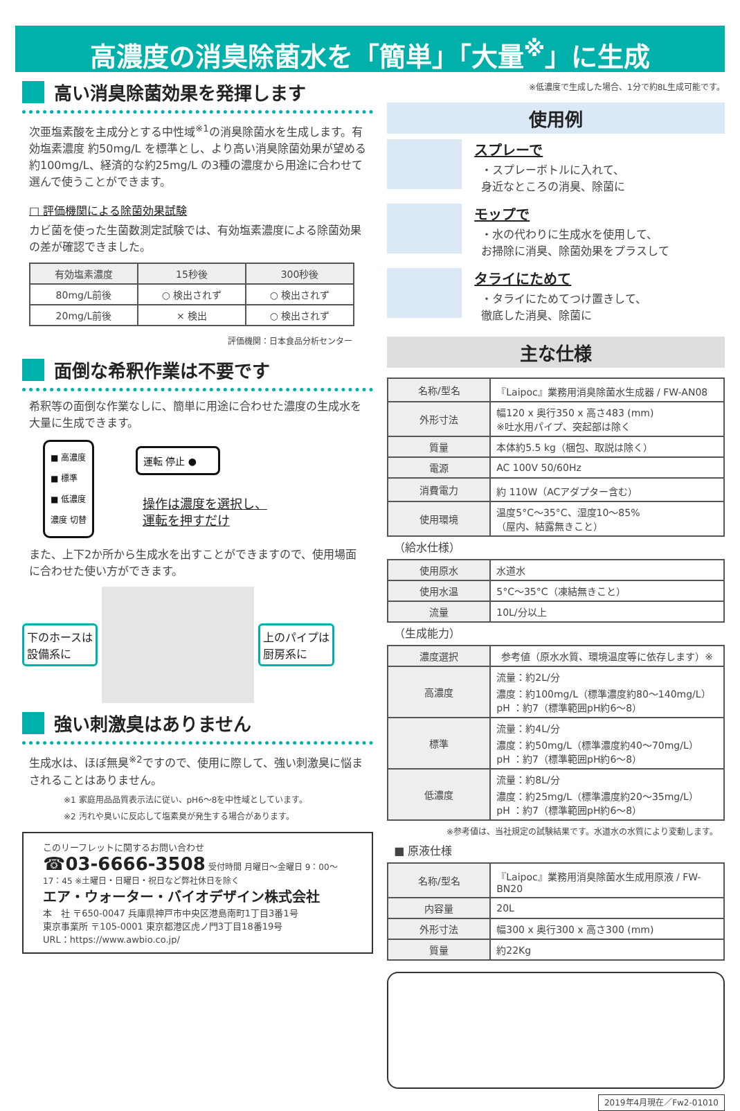高濃度の消臭除菌水を「簡単」「大量<sup>※</sup>」に生成
高い消臭除菌効果を発揮します
次亜塩素酸を主成分とする中性域<sup>※1</sup>の消臭除菌水を生成します。有効塩素濃度 約50mg/L を標準とし、より高い消臭除菌効果が望める約100mg/L、経済的な約25mg/L の3種の濃度から用途に合わせて選んで使うことができます。
□ 評価機関による除菌効果試験
カビ菌を使った生菌数測定試験では、有効塩素濃度による除菌効果の差が確認できました。
| 有効塩素濃度 | 15秒後 | 300秒後 |
| 80mg/L前後 | ○ 検出されず | ○ 検出されず |
| 20mg/L前後 | × 検出 | ○ 検出されず |
評価機関：日本食品分析センター
面倒な希釈作業は不要です
希釈等の面倒な作業なしに、簡単に用途に合わせた濃度の生成水を大量に生成できます。
■ 高濃度
■ 標準
■ 低濃度
濃度 切替
運転 停止 ●
操作は濃度を選択し、
運転を押すだけ
また、上下2か所から生成水を出すことができますので、使用場面に合わせた使い方ができます。
下のホースは
設備系に
上のパイプは
厨房系に
強い刺激臭はありません
生成水は、ほぼ無臭<sup>※2</sup>ですので、使用に際して、強い刺激臭に悩まされることはありません。
※1 家庭用品品質表示法に従い、pH6～8を中性域としています。
※2 汚れや臭いに反応して塩素臭が発生する場合があります。
このリーフレットに関するお問い合わせ
☎03-6666-3508 受付時間 月曜日～金曜日 9：00～17：45 ※土曜日・日曜日・祝日など弊社休日を除く
エア・ウォーター・バイオデザイン株式会社
本　社 〒650-0047 兵庫県神戸市中央区港島南町1丁目3番1号
東京事業所 〒105-0001 東京都港区虎ノ門3丁目18番19号
URL：https://www.awbio.co.jp/
※低濃度で生成した場合、1分で約8L生成可能です。
使用例
スプレーで
・スプレーボトルに入れて、
身近なところの消臭、除菌に
モップで
・水の代わりに生成水を使用して、
お掃除に消臭、除菌効果をプラスして
タライにためて
・タライにためてつけ置きして、
徹底した消臭、除菌に
主な仕様
| 名称/型名 | 『Laipoc』業務用消臭除菌水生成器 / FW-AN08 |
| 外形寸法 | 幅120 x 奥行350 x 高さ483 (mm) ※吐水用パイプ、突起部は除く |
| 質量 | 本体約5.5 kg（梱包、取説は除く） |
| 電源 | AC 100V 50/60Hz |
| 消費電力 | 約 110W（ACアダプター含む） |
| 使用環境 | 温度5°C～35°C、湿度10～85% （屋内、結露無きこと） |
（給水仕様）
| 使用原水 | 水道水 |
| 使用水温 | 5°C～35°C（凍結無きこと） |
| 流量 | 10L/分以上 |
（生成能力）
| 濃度選択 | 参考値（原水水質、環境温度等に依存します）※ |
| 高濃度 | 流量：約2L/分 濃度：約100mg/L（標準濃度約80～140mg/L） pH ：約7（標準範囲pH約6～8） |
| 標準 | 流量：約4L/分 濃度：約50mg/L（標準濃度約40～70mg/L） pH ：約7（標準範囲pH約6～8） |
| 低濃度 | 流量：約8L/分 濃度：約25mg/L（標準濃度約20～35mg/L） pH ：約7（標準範囲pH約6～8） |
※参考値は、当社規定の試験結果です。水道水の水質により変動します。
■ 原液仕様
| 名称/型名 | 『Laipoc』業務用消臭除菌水生成用原液 / FW-BN20 |
| 内容量 | 20L |
| 外形寸法 | 幅300 x 奥行300 x 高さ300 (mm) |
| 質量 | 約22Kg |
2019年4月現在／Fw2-01010